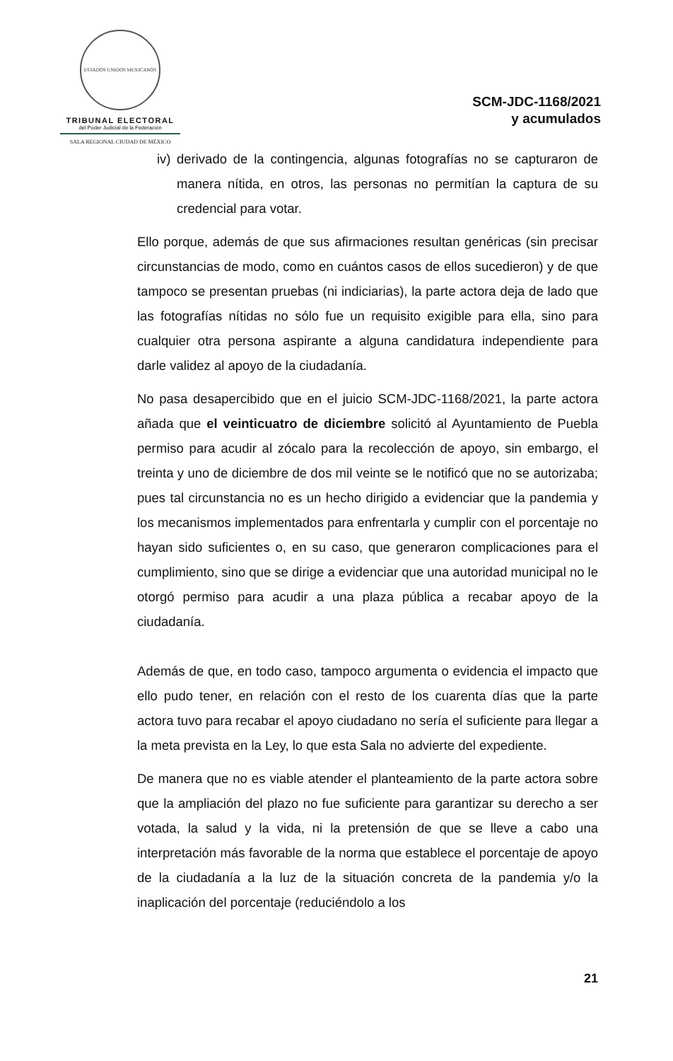ESTADOS UNIDOS MEXICANOS
TRIBUNAL ELECTORAL
del Poder Judicial de la Federación
SALA REGIONAL CIUDAD DE MÉXICO
SCM-JDC-1168/2021
y acumulados
iv)
derivado de la contingencia, algunas fotografías no se capturaron de manera nítida, en otros, las personas no permitían la captura de su credencial para votar.
Ello porque, además de que sus afirmaciones resultan genéricas (sin precisar circunstancias de modo, como en cuántos casos de ellos sucedieron) y de que tampoco se presentan pruebas (ni indiciarias), la parte actora deja de lado que las fotografías nítidas no sólo fue un requisito exigible para ella, sino para cualquier otra persona aspirante a alguna candidatura independiente para darle validez al apoyo de la ciudadanía.
No pasa desapercibido que en el juicio SCM-JDC-1168/2021, la parte actora añada que el veinticuatro de diciembre solicitó al Ayuntamiento de Puebla permiso para acudir al zócalo para la recolección de apoyo, sin embargo, el treinta y uno de diciembre de dos mil veinte se le notificó que no se autorizaba; pues tal circunstancia no es un hecho dirigido a evidenciar que la pandemia y los mecanismos implementados para enfrentarla y cumplir con el porcentaje no hayan sido suficientes o, en su caso, que generaron complicaciones para el cumplimiento, sino que se dirige a evidenciar que una autoridad municipal no le otorgó permiso para acudir a una plaza pública a recabar apoyo de la ciudadanía.
Además de que, en todo caso, tampoco argumenta o evidencia el impacto que ello pudo tener, en relación con el resto de los cuarenta días que la parte actora tuvo para recabar el apoyo ciudadano no sería el suficiente para llegar a la meta prevista en la Ley, lo que esta Sala no advierte del expediente.
De manera que no es viable atender el planteamiento de la parte actora sobre que la ampliación del plazo no fue suficiente para garantizar su derecho a ser votada, la salud y la vida, ni la pretensión de que se lleve a cabo una interpretación más favorable de la norma que establece el porcentaje de apoyo de la ciudadanía a la luz de la situación concreta de la pandemia y/o la inaplicación del porcentaje (reduciéndolo a los
21